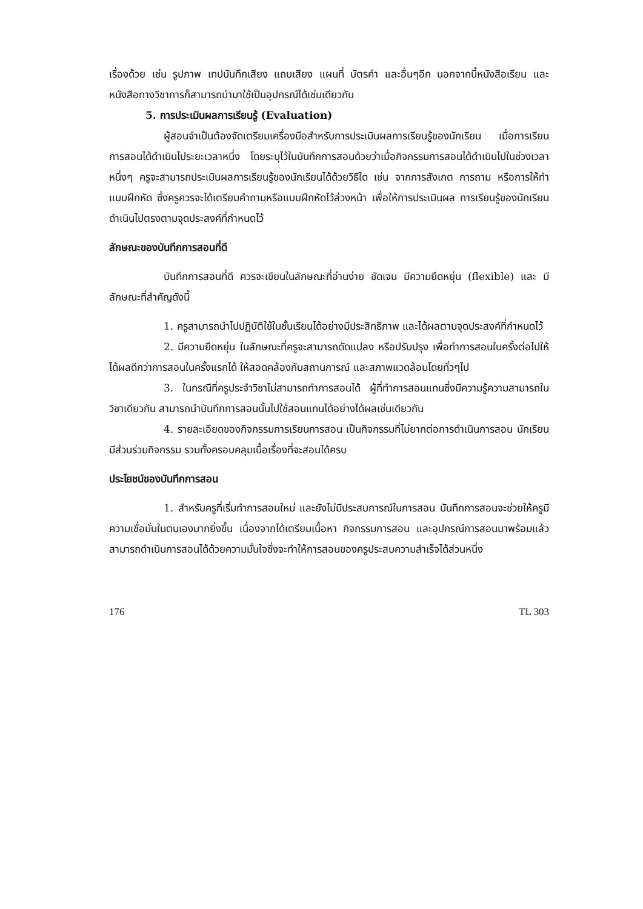เรื่องด้วย เช่น รูปภาพ เทปบันทึกเสียง แถบเสียง แผนที่ บัตรคำ และอื่นๆอีก นอกจากนี้หนังสือเรียน และหนังสือทางวิชาการก็สามารถนำมาใช้เป็นอุปกรณ์ได้เช่นเดียวกัน
5. การประเมินผลการเรียนรู้ (Evaluation)
ผู้สอนจำเป็นต้องจัดเตรียมเครื่องมือสำหรับการประเมินผลการเรียนรู้ของนักเรียน เมื่อการเรียนการสอนได้ดำเนินไประยะเวลาหนึ่ง โดยระบุไว้ในบันทึกการสอนด้วยว่าเมื่อกิจกรรมการสอนได้ดำเนินไปในช่วงเวลาหนึ่งๆ ครูจะสามารถประเมินผลการเรียนรู้ของนักเรียนได้ด้วยวิธีใด เช่น จากการสังเกต การถาม หรือการให้ทำแบบฝึกหัด ซึ่งครูควรจะได้เตรียมคำถามหรือแบบฝึกหัดไว้ล่วงหน้า เพื่อให้การประเมินผล การเรียนรู้ของนักเรียนดำเนินไปตรงตามจุดประสงค์ที่กำหนดไว้
ลักษณะของบันทึกการสอนที่ดี
บันทึกการสอนที่ดี ควรจะเขียนในลักษณะที่อ่านง่าย ชัดเจน มีความยืดหยุ่น (flexible) และ มีลักษณะที่สำคัญดังนี้
1. ครูสามารถนำไปปฏิบัติใช้ในชั้นเรียนได้อย่างมีประสิทธิภาพ และได้ผลตามจุดประสงค์ที่กำหนดไว้
2. มีความยืดหยุ่น ในลักษณะที่ครูจะสามารถดัดแปลง หรือปรับปรุง เพื่อทำการสอนในครั้งต่อไปให้ได้ผลดีกว่าการสอนในครั้งแรกได้ ให้สอดคล้องกับสถานการณ์ และสภาพแวดล้อมโดยทั่วๆไป
3. ในกรณีที่ครูประจำวิชาไม่สามารถทำการสอนได้ ผู้ที่ทำการสอนแทนซึ่งมีความรู้ความสามารถในวิชาเดียวกัน สามารถนำบันทึกการสอนนั้นไปใช้สอนแทนได้อย่างได้ผลเช่นเดียวกัน
4. รายละเอียดของกิจกรรมการเรียนการสอน เป็นกิจกรรมที่ไม่ยากต่อการดำเนินการสอน นักเรียนมีส่วนร่วมกิจกรรม รวมทั้งครอบคลุมเนื้อเรื่องที่จะสอนได้ครบ
ประโยชน์ของบันทึกการสอน
1. สำหรับครูที่เริ่มทำการสอนใหม่ และยังไม่มีประสบการณ์ในการสอน บันทึกการสอนจะช่วยให้ครูมีความเชื่อมั่นในตนเองมากยิ่งขึ้น เนื่องจากได้เตรียมเนื้อหา กิจกรรมการสอน และอุปกรณ์การสอนมาพร้อมแล้ว สามารถดำเนินการสอนได้ด้วยความมั่นใจซึ่งจะทำให้การสอนของครูประสบความสำเร็จได้ส่วนหนึ่ง
176 TL 303